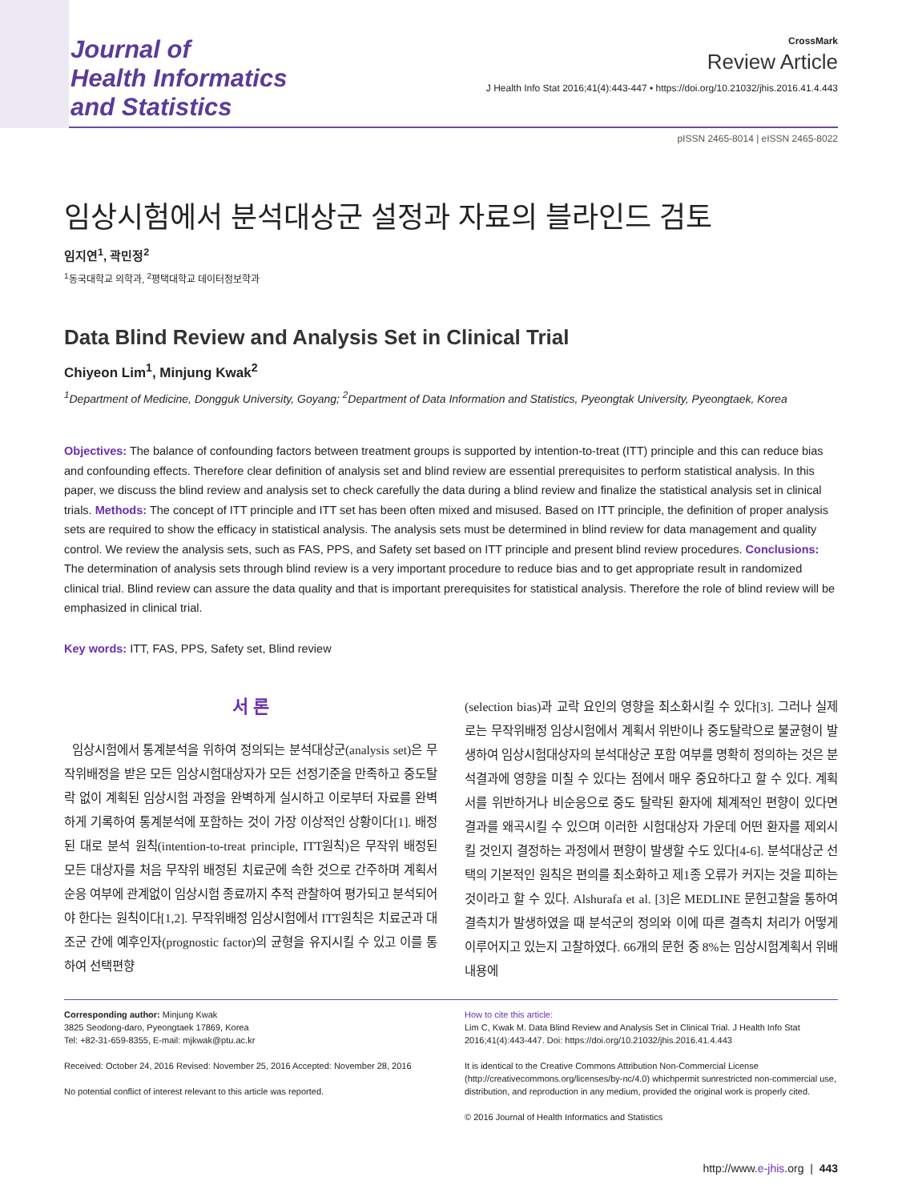Journal of
Health Informatics
and Statistics
CrossMark
Review Article
J Health Info Stat 2016;41(4):443-447 • https://doi.org/10.21032/jhis.2016.41.4.443
pISSN 2465-8014 | eISSN 2465-8022
임상시험에서 분석대상군 설정과 자료의 블라인드 검토
임지연<sup>1</sup>, 곽민정<sup>2</sup>
<sup>1</sup> 동국대학교 의학과, <sup>2</sup>평택대학교 데이터정보학과
Data Blind Review and Analysis Set in Clinical Trial
Chiyeon Lim<sup>1</sup>, Minjung Kwak<sup>2</sup>
<sup>1</sup> Department of Medicine, Dongguk University, Goyang; <sup>2</sup>Department of Data Information and Statistics, Pyeongtak University, Pyeongtaek, Korea
Objectives: The balance of confounding factors between treatment groups is supported by intention-to-treat (ITT) principle and this can reduce bias and confounding effects. Therefore clear definition of analysis set and blind review are essential prerequisites to perform statistical analysis. In this paper, we discuss the blind review and analysis set to check carefully the data during a blind review and finalize the statistical analysis set in clinical trials. Methods: The concept of ITT principle and ITT set has been often mixed and misused. Based on ITT principle, the definition of proper analysis sets are required to show the efficacy in statistical analysis. The analysis sets must be determined in blind review for data management and quality control. We review the analysis sets, such as FAS, PPS, and Safety set based on ITT principle and present blind review procedures. Conclusions: The determination of analysis sets through blind review is a very important procedure to reduce bias and to get appropriate result in randomized clinical trial. Blind review can assure the data quality and that is important prerequisites for statistical analysis. Therefore the role of blind review will be emphasized in clinical trial.
Key words: ITT, FAS, PPS, Safety set, Blind review
서 론
임상시험에서 통계분석을 위하여 정의되는 분석대상군(analysis set)은 무작위배정을 받은 모든 임상시험대상자가 모든 선정기준을 만족하고 중도탈락 없이 계획된 임상시험 과정을 완벽하게 실시하고 이로부터 자료를 완벽하게 기록하여 통계분석에 포함하는 것이 가장 이상적인 상황이다[1]. 배정된 대로 분석 원칙(intention-to-treat principle, ITT원칙)은 무작위 배정된 모든 대상자를 처음 무작위 배정된 치료군에 속한 것으로 간주하며 계획서 순응 여부에 관계없이 임상시험 종료까지 추적 관찰하여 평가되고 분석되어야 한다는 원칙이다[1,2]. 무작위배정 임상시험에서 ITT원칙은 치료군과 대조군 간에 예후인자(prognostic factor)의 균형을 유지시킬 수 있고 이를 통하여 선택편향
(selection bias)과 교락 요인의 영향을 최소화시킬 수 있다[3]. 그러나 실제로는 무작위배정 임상시험에서 계획서 위반이나 중도탈락으로 불균형이 발생하여 임상시험대상자의 분석대상군 포함 여부를 명확히 정의하는 것은 분석결과에 영향을 미칠 수 있다는 점에서 매우 중요하다고 할 수 있다. 계획서를 위반하거나 비순응으로 중도 탈락된 환자에 체계적인 편향이 있다면 결과를 왜곡시킬 수 있으며 이러한 시험대상자 가운데 어떤 환자를 제외시킬 것인지 결정하는 과정에서 편향이 발생할 수도 있다[4-6]. 분석대상군 선택의 기본적인 원칙은 편의를 최소화하고 제1종 오류가 커지는 것을 피하는 것이라고 할 수 있다. Alshurafa et al. [3]은 MEDLINE 문헌고찰을 통하여 결측치가 발생하였을 때 분석군의 정의와 이에 따른 결측치 처리가 어떻게 이루어지고 있는지 고찰하였다. 66개의 문헌 중 8%는 임상시험계획서 위배내용에
Corresponding author: Minjung Kwak
3825 Seodong-daro, Pyeongtaek 17869, Korea
Tel: +82-31-659-8355, E-mail: mjkwak@ptu.ac.kr
Received: October 24, 2016 Revised: November 25, 2016 Accepted: November 28, 2016
No potential conflict of interest relevant to this article was reported.
How to cite this article:
Lim C, Kwak M. Data Blind Review and Analysis Set in Clinical Trial. J Health Info Stat 2016;41(4):443-447. Doi: https://doi.org/10.21032/jhis.2016.41.4.443
It is identical to the Creative Commons Attribution Non-Commercial License (http://creativecommons.org/licenses/by-nc/4.0) whichpermit sunrestricted non-commercial use, distribution, and reproduction in any medium, provided the original work is properly cited.
© 2016 Journal of Health Informatics and Statistics
http://www.e-jhis.org | 443